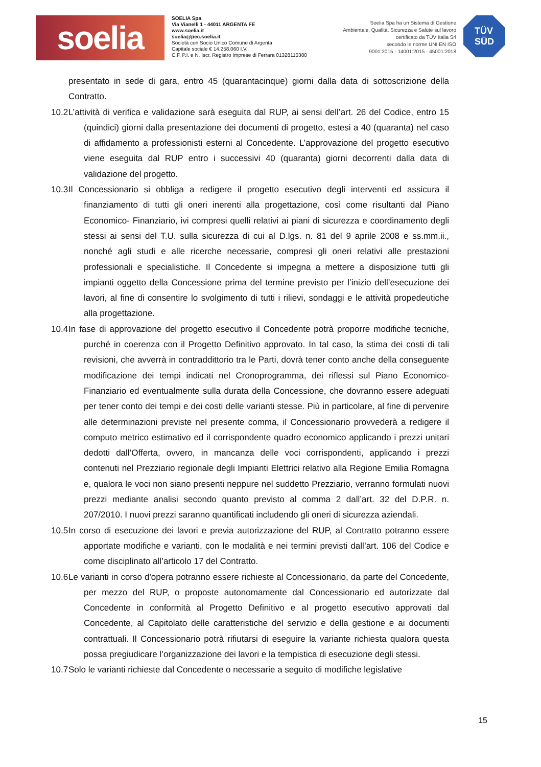soelia
SOELIA Spa
Via Vianelli 1 - 44011 ARGENTA FE
www.soelia.it
soelia@pec.soelia.it
Società con Socio Unico Comune di Argenta
Capitale sociale € 14.258.060 I.V.
C.F. P.I. e N. Iscr. Registro Imprese di Ferrara 01328110380
Soelia Spa ha un Sistema di Gestione
Ambientale, Qualità, Sicurezza e Salute sul lavoro
certificato da TÜV Italia Srl
secondo le norme UNI EN ISO
9001:2015 - 14001:2015 - 45001:2018
TÜV
SÜD
presentato in sede di gara, entro 45 (quarantacinque) giorni dalla data di sottoscrizione della Contratto.
10.2
L’attività di verifica e validazione sarà eseguita dal RUP, ai sensi dell’art. 26 del Codice, entro 15 (quindici) giorni dalla presentazione dei documenti di progetto, estesi a 40 (quaranta) nel caso di affidamento a professionisti esterni al Concedente. L’approvazione del progetto esecutivo viene eseguita dal RUP entro i successivi 40 (quaranta) giorni decorrenti dalla data di validazione del progetto.
10.3
Il Concessionario si obbliga a redigere il progetto esecutivo degli interventi ed assicura il finanziamento di tutti gli oneri inerenti alla progettazione, così come risultanti dal Piano Economico- Finanziario, ivi compresi quelli relativi ai piani di sicurezza e coordinamento degli stessi ai sensi del T.U. sulla sicurezza di cui al D.lgs. n. 81 del 9 aprile 2008 e ss.mm.ii., nonché agli studi e alle ricerche necessarie, compresi gli oneri relativi alle prestazioni professionali e specialistiche. Il Concedente si impegna a mettere a disposizione tutti gli impianti oggetto della Concessione prima del termine previsto per l’inizio dell’esecuzione dei lavori, al fine di consentire lo svolgimento di tutti i rilievi, sondaggi e le attività propedeutiche alla progettazione.
10.4
In fase di approvazione del progetto esecutivo il Concedente potrà proporre modifiche tecniche, purché in coerenza con il Progetto Definitivo approvato. In tal caso, la stima dei costi di tali revisioni, che avverrà in contraddittorio tra le Parti, dovrà tener conto anche della conseguente modificazione dei tempi indicati nel Cronoprogramma, dei riflessi sul Piano Economico-Finanziario ed eventualmente sulla durata della Concessione, che dovranno essere adeguati per tener conto dei tempi e dei costi delle varianti stesse. Più in particolare, al fine di pervenire alle determinazioni previste nel presente comma, il Concessionario provvederà a redigere il computo metrico estimativo ed il corrispondente quadro economico applicando i prezzi unitari dedotti dall’Offerta, ovvero, in mancanza delle voci corrispondenti, applicando i prezzi contenuti nel Prezziario regionale degli Impianti Elettrici relativo alla Regione Emilia Romagna e, qualora le voci non siano presenti neppure nel suddetto Prezziario, verranno formulati nuovi prezzi mediante analisi secondo quanto previsto al comma 2 dall’art. 32 del D.P.R. n. 207/2010. I nuovi prezzi saranno quantificati includendo gli oneri di sicurezza aziendali.
10.5
In corso di esecuzione dei lavori e previa autorizzazione del RUP, al Contratto potranno essere apportate modifiche e varianti, con le modalità e nei termini previsti dall’art. 106 del Codice e come disciplinato all’articolo 17 del Contratto.
10.6
Le varianti in corso d'opera potranno essere richieste al Concessionario, da parte del Concedente, per mezzo del RUP, o proposte autonomamente dal Concessionario ed autorizzate dal Concedente in conformità al Progetto Definitivo e al progetto esecutivo approvati dal Concedente, al Capitolato delle caratteristiche del servizio e della gestione e ai documenti contrattuali. Il Concessionario potrà rifiutarsi di eseguire la variante richiesta qualora questa possa pregiudicare l’organizzazione dei lavori e la tempistica di esecuzione degli stessi.
10.7
Solo le varianti richieste dal Concedente o necessarie a seguito di modifiche legislative
15